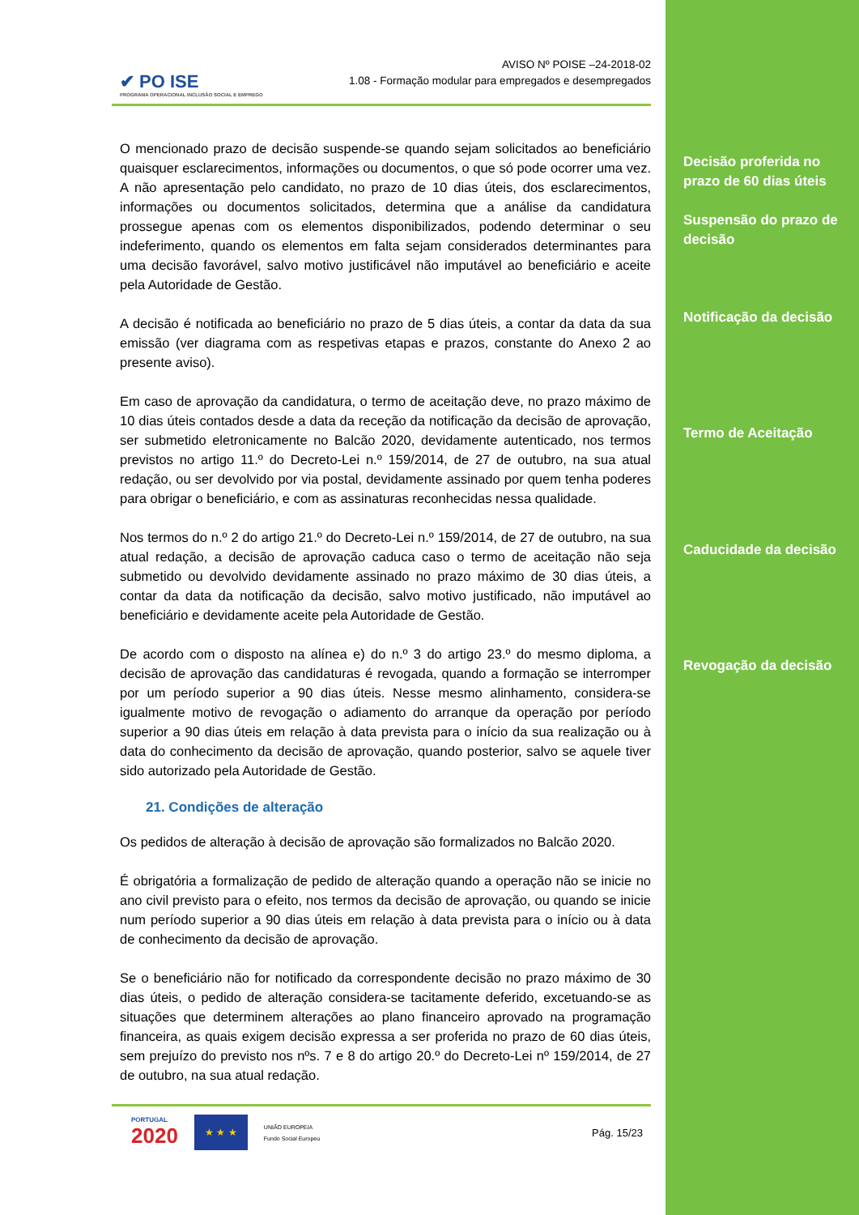✔ PO ISE
PROGRAMA OPERACIONAL INCLUSÃO SOCIAL E EMPREGO
AVISO Nº POISE –24-2018-02
1.08 - Formação modular para empregados e desempregados
O mencionado prazo de decisão suspende-se quando sejam solicitados ao beneficiário quaisquer esclarecimentos, informações ou documentos, o que só pode ocorrer uma vez. A não apresentação pelo candidato, no prazo de 10 dias úteis, dos esclarecimentos, informações ou documentos solicitados, determina que a análise da candidatura prossegue apenas com os elementos disponibilizados, podendo determinar o seu indeferimento, quando os elementos em falta sejam considerados determinantes para uma decisão favorável, salvo motivo justificável não imputável ao beneficiário e aceite pela Autoridade de Gestão.
A decisão é notificada ao beneficiário no prazo de 5 dias úteis, a contar da data da sua emissão (ver diagrama com as respetivas etapas e prazos, constante do Anexo 2 ao presente aviso).
Em caso de aprovação da candidatura, o termo de aceitação deve, no prazo máximo de 10 dias úteis contados desde a data da receção da notificação da decisão de aprovação, ser submetido eletronicamente no Balcão 2020, devidamente autenticado, nos termos previstos no artigo 11.º do Decreto-Lei n.º 159/2014, de 27 de outubro, na sua atual redação, ou ser devolvido por via postal, devidamente assinado por quem tenha poderes para obrigar o beneficiário, e com as assinaturas reconhecidas nessa qualidade.
Nos termos do n.º 2 do artigo 21.º do Decreto-Lei n.º 159/2014, de 27 de outubro, na sua atual redação, a decisão de aprovação caduca caso o termo de aceitação não seja submetido ou devolvido devidamente assinado no prazo máximo de 30 dias úteis, a contar da data da notificação da decisão, salvo motivo justificado, não imputável ao beneficiário e devidamente aceite pela Autoridade de Gestão.
De acordo com o disposto na alínea e) do n.º 3 do artigo 23.º do mesmo diploma, a decisão de aprovação das candidaturas é revogada, quando a formação se interromper por um período superior a 90 dias úteis. Nesse mesmo alinhamento, considera-se igualmente motivo de revogação o adiamento do arranque da operação por período superior a 90 dias úteis em relação à data prevista para o início da sua realização ou à data do conhecimento da decisão de aprovação, quando posterior, salvo se aquele tiver sido autorizado pela Autoridade de Gestão.
21. Condições de alteração
Os pedidos de alteração à decisão de aprovação são formalizados no Balcão 2020.
É obrigatória a formalização de pedido de alteração quando a operação não se inicie no ano civil previsto para o efeito, nos termos da decisão de aprovação, ou quando se inicie num período superior a 90 dias úteis em relação à data prevista para o início ou à data de conhecimento da decisão de aprovação.
Se o beneficiário não for notificado da correspondente decisão no prazo máximo de 30 dias úteis, o pedido de alteração considera-se tacitamente deferido, excetuando-se as situações que determinem alterações ao plano financeiro aprovado na programação financeira, as quais exigem decisão expressa a ser proferida no prazo de 60 dias úteis, sem prejuízo do previsto nos nºs. 7 e 8 do artigo 20.º do Decreto-Lei nº 159/2014, de 27 de outubro, na sua atual redação.
PORTUGAL
2020
★ ★ ★
UNIÃO EUROPEIA
Fundo Social Europeu
Pág. 15/23
Decisão proferida no prazo de 60 dias úteis
Suspensão do prazo de decisão
Notificação da decisão
Termo de Aceitação
Caducidade da decisão
Revogação da decisão